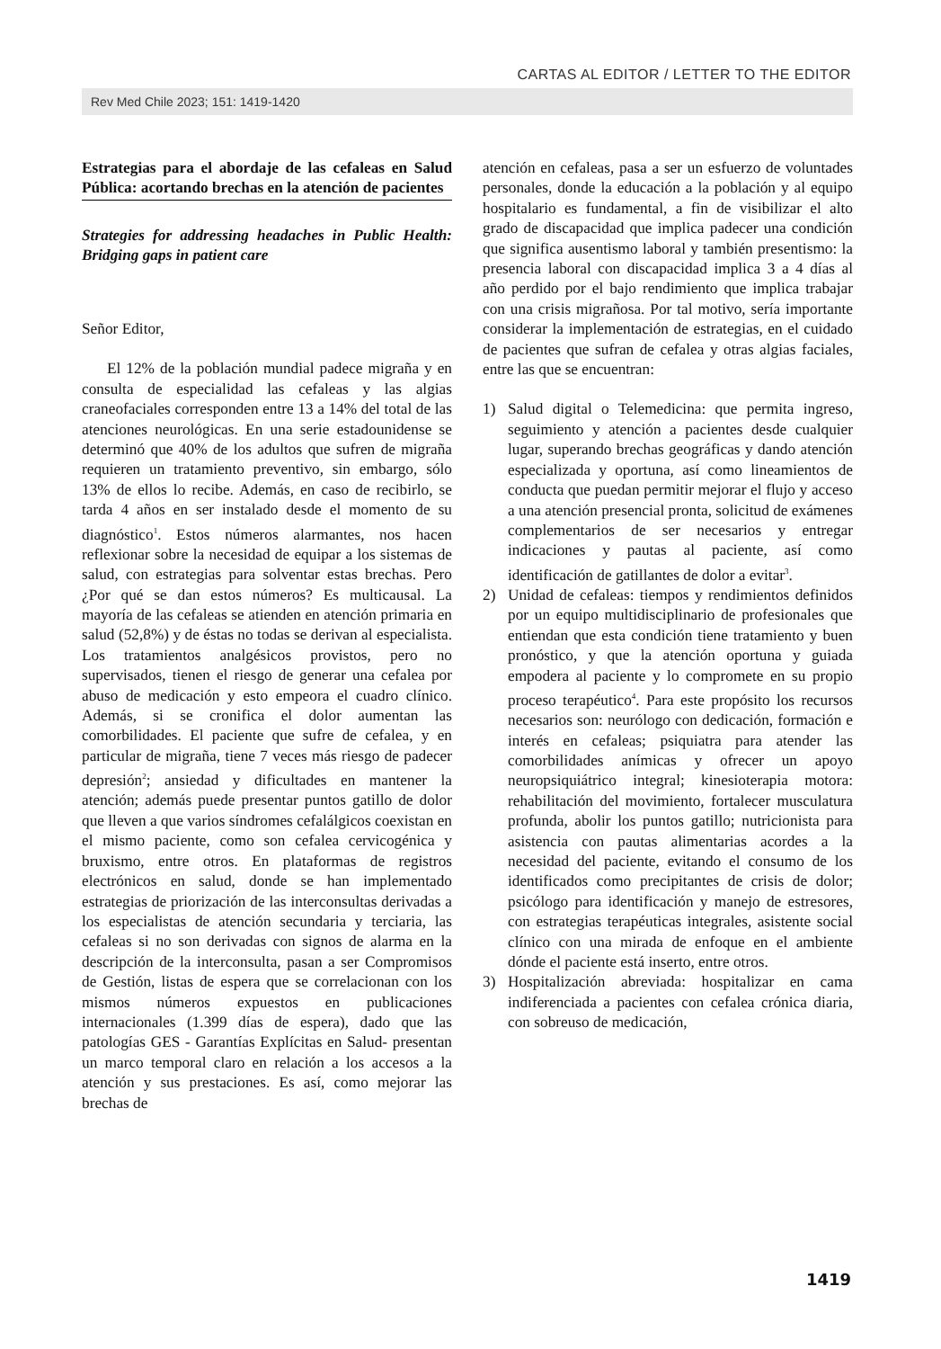CARTAS AL EDITOR / LETTER TO THE EDITOR
Rev Med Chile 2023; 151: 1419-1420
Estrategias para el abordaje de las cefaleas en Salud Pública: acortando brechas en la atención de pacientes
Strategies for addressing headaches in Public Health: Bridging gaps in patient care
Señor Editor,
El 12% de la población mundial padece migraña y en consulta de especialidad las cefaleas y las algias craneofaciales corresponden entre 13 a 14% del total de las atenciones neurológicas. En una serie estadounidense se determinó que 40% de los adultos que sufren de migraña requieren un tratamiento preventivo, sin embargo, sólo 13% de ellos lo recibe. Además, en caso de recibirlo, se tarda 4 años en ser instalado desde el momento de su diagnóstico<sup>1</sup>. Estos números alarmantes, nos hacen reflexionar sobre la necesidad de equipar a los sistemas de salud, con estrategias para solventar estas brechas. Pero ¿Por qué se dan estos números? Es multicausal. La mayoría de las cefaleas se atienden en atención primaria en salud (52,8%) y de éstas no todas se derivan al especialista. Los tratamientos analgésicos provistos, pero no supervisados, tienen el riesgo de generar una cefalea por abuso de medicación y esto empeora el cuadro clínico. Además, si se cronifica el dolor aumentan las comorbilidades. El paciente que sufre de cefalea, y en particular de migraña, tiene 7 veces más riesgo de padecer depresión<sup>2</sup>; ansiedad y dificultades en mantener la atención; además puede presentar puntos gatillo de dolor que lleven a que varios síndromes cefalálgicos coexistan en el mismo paciente, como son cefalea cervicogénica y bruxismo, entre otros. En plataformas de registros electrónicos en salud, donde se han implementado estrategias de priorización de las interconsultas derivadas a los especialistas de atención secundaria y terciaria, las cefaleas si no son derivadas con signos de alarma en la descripción de la interconsulta, pasan a ser Compromisos de Gestión, listas de espera que se correlacionan con los mismos números expuestos en publicaciones internacionales (1.399 días de espera), dado que las patologías GES - Garantías Explícitas en Salud- presentan un marco temporal claro en relación a los accesos a la atención y sus prestaciones. Es así, como mejorar las brechas de
atención en cefaleas, pasa a ser un esfuerzo de voluntades personales, donde la educación a la población y al equipo hospitalario es fundamental, a fin de visibilizar el alto grado de discapacidad que implica padecer una condición que significa ausentismo laboral y también presentismo: la presencia laboral con discapacidad implica 3 a 4 días al año perdido por el bajo rendimiento que implica trabajar con una crisis migrañosa. Por tal motivo, sería importante considerar la implementación de estrategias, en el cuidado de pacientes que sufran de cefalea y otras algias faciales, entre las que se encuentran:
1) Salud digital o Telemedicina: que permita ingreso, seguimiento y atención a pacientes desde cualquier lugar, superando brechas geográficas y dando atención especializada y oportuna, así como lineamientos de conducta que puedan permitir mejorar el flujo y acceso a una atención presencial pronta, solicitud de exámenes complementarios de ser necesarios y entregar indicaciones y pautas al paciente, así como identificación de gatillantes de dolor a evitar<sup>3</sup>.
2) Unidad de cefaleas: tiempos y rendimientos definidos por un equipo multidisciplinario de profesionales que entiendan que esta condición tiene tratamiento y buen pronóstico, y que la atención oportuna y guiada empodera al paciente y lo compromete en su propio proceso terapéutico<sup>4</sup>. Para este propósito los recursos necesarios son: neurólogo con dedicación, formación e interés en cefaleas; psiquiatra para atender las comorbilidades anímicas y ofrecer un apoyo neuropsiquiátrico integral; kinesioterapia motora: rehabilitación del movimiento, fortalecer musculatura profunda, abolir los puntos gatillo; nutricionista para asistencia con pautas alimentarias acordes a la necesidad del paciente, evitando el consumo de los identificados como precipitantes de crisis de dolor; psicólogo para identificación y manejo de estresores, con estrategias terapéuticas integrales, asistente social clínico con una mirada de enfoque en el ambiente dónde el paciente está inserto, entre otros.
3) Hospitalización abreviada: hospitalizar en cama indiferenciada a pacientes con cefalea crónica diaria, con sobreuso de medicación,
1419